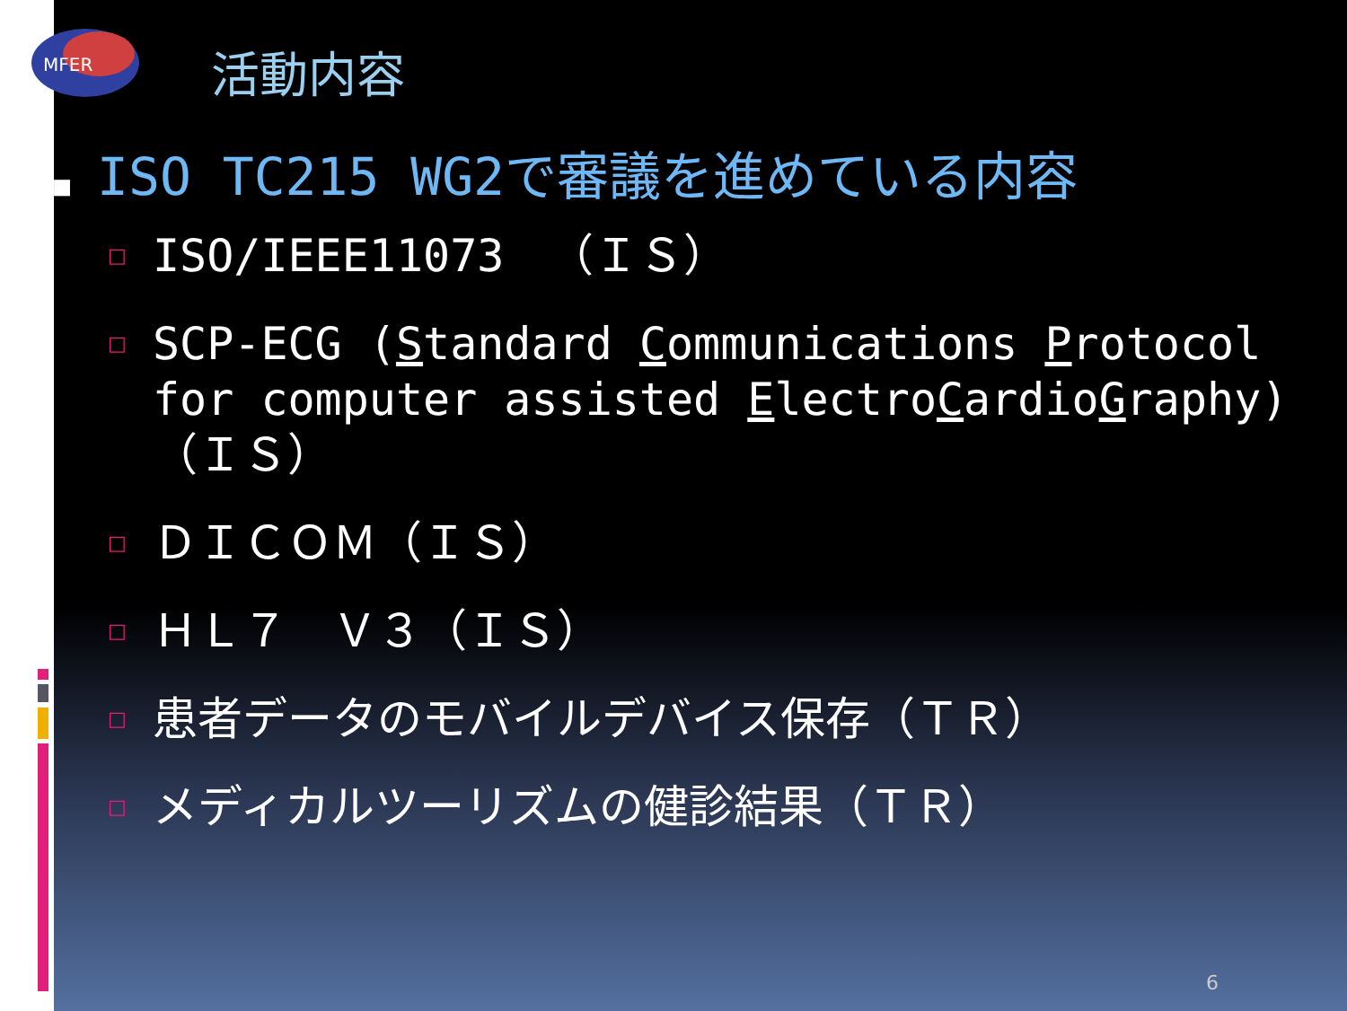MFER
活動内容
■ ISO TC215 WG2で審議を進めている内容
□ ISO/IEEE11073　（ＩＳ）
□ SCP-ECG (Standard Communications Protocol for computer assisted ElectroCardioGraphy) （ＩＳ）
□ ＤＩＣＯＭ（ＩＳ）
□ ＨＬ７　Ｖ３（ＩＳ）
□ 患者データのモバイルデバイス保存（ＴＲ）
□ メディカルツーリズムの健診結果（ＴＲ）
6